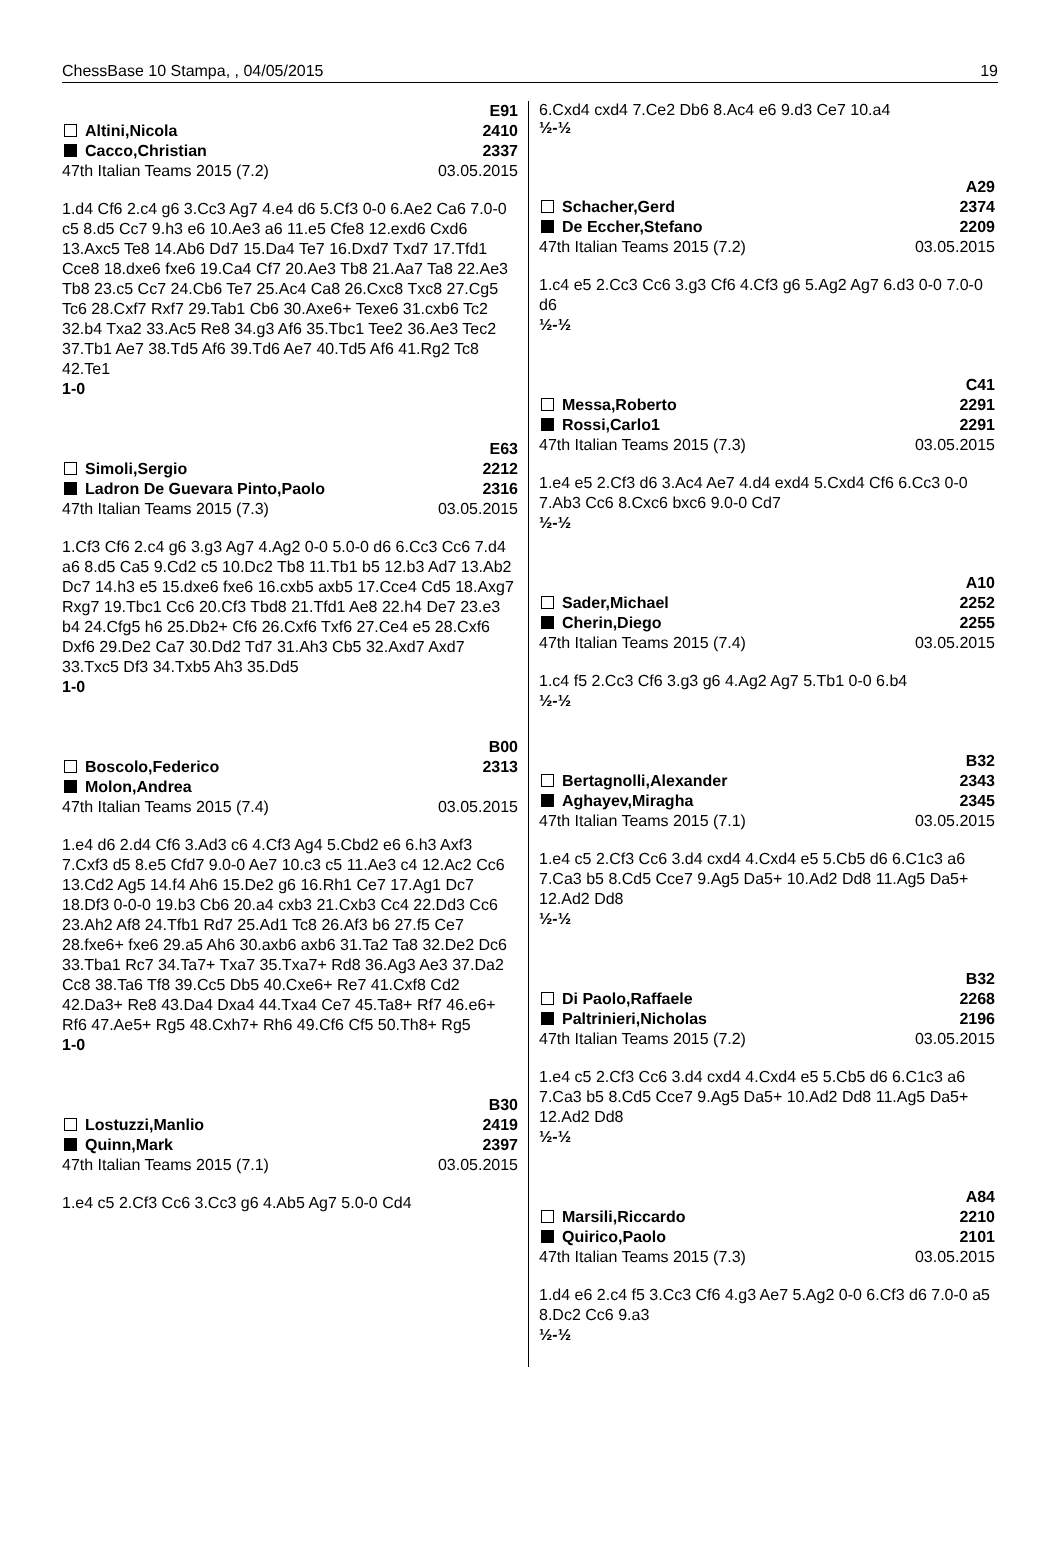ChessBase 10 Stampa, , 04/05/2015 19
E91
Altini,Nicola 2410
Cacco,Christian 2337
47th Italian Teams 2015 (7.2) 03.05.2015
1.d4 Cf6 2.c4 g6 3.Cc3 Ag7 4.e4 d6 5.Cf3 0-0 6.Ae2 Ca6 7.0-0 c5 8.d5 Cc7 9.h3 e6 10.Ae3 a6 11.e5 Cfe8 12.exd6 Cxd6 13.Axc5 Te8 14.Ab6 Dd7 15.Da4 Te7 16.Dxd7 Txd7 17.Tfd1 Cce8 18.dxe6 fxe6 19.Ca4 Cf7 20.Ae3 Tb8 21.Aa7 Ta8 22.Ae3 Tb8 23.c5 Cc7 24.Cb6 Te7 25.Ac4 Ca8 26.Cxc8 Txc8 27.Cg5 Tc6 28.Cxf7 Rxf7 29.Tab1 Cb6 30.Axe6+ Texe6 31.cxb6 Tc2 32.b4 Txa2 33.Ac5 Re8 34.g3 Af6 35.Tbc1 Tee2 36.Ae3 Tec2 37.Tb1 Ae7 38.Td5 Af6 39.Td6 Ae7 40.Td5 Af6 41.Rg2 Tc8 42.Te1
1-0
E63
Simoli,Sergio 2212
Ladron De Guevara Pinto,Paolo 2316
47th Italian Teams 2015 (7.3) 03.05.2015
1.Cf3 Cf6 2.c4 g6 3.g3 Ag7 4.Ag2 0-0 5.0-0 d6 6.Cc3 Cc6 7.d4 a6 8.d5 Ca5 9.Cd2 c5 10.Dc2 Tb8 11.Tb1 b5 12.b3 Ad7 13.Ab2 Dc7 14.h3 e5 15.dxe6 fxe6 16.cxb5 axb5 17.Cce4 Cd5 18.Axg7 Rxg7 19.Tbc1 Cc6 20.Cf3 Tbd8 21.Tfd1 Ae8 22.h4 De7 23.e3 b4 24.Cfg5 h6 25.Db2+ Cf6 26.Cxf6 Txf6 27.Ce4 e5 28.Cxf6 Dxf6 29.De2 Ca7 30.Dd2 Td7 31.Ah3 Cb5 32.Axd7 Axd7 33.Txc5 Df3 34.Txb5 Ah3 35.Dd5
1-0
B00
Boscolo,Federico 2313
Molon,Andrea
47th Italian Teams 2015 (7.4) 03.05.2015
1.e4 d6 2.d4 Cf6 3.Ad3 c6 4.Cf3 Ag4 5.Cbd2 e6 6.h3 Axf3 7.Cxf3 d5 8.e5 Cfd7 9.0-0 Ae7 10.c3 c5 11.Ae3 c4 12.Ac2 Cc6 13.Cd2 Ag5 14.f4 Ah6 15.De2 g6 16.Rh1 Ce7 17.Ag1 Dc7 18.Df3 0-0-0 19.b3 Cb6 20.a4 cxb3 21.Cxb3 Cc4 22.Dd3 Cc6 23.Ah2 Af8 24.Tfb1 Rd7 25.Ad1 Tc8 26.Af3 b6 27.f5 Ce7 28.fxe6+ fxe6 29.a5 Ah6 30.axb6 axb6 31.Ta2 Ta8 32.De2 Dc6 33.Tba1 Rc7 34.Ta7+ Txa7 35.Txa7+ Rd8 36.Ag3 Ae3 37.Da2 Cc8 38.Ta6 Tf8 39.Cc5 Db5 40.Cxe6+ Re7 41.Cxf8 Cd2 42.Da3+ Re8 43.Da4 Dxa4 44.Txa4 Ce7 45.Ta8+ Rf7 46.e6+ Rf6 47.Ae5+ Rg5 48.Cxh7+ Rh6 49.Cf6 Cf5 50.Th8+ Rg5
1-0
B30
Lostuzzi,Manlio 2419
Quinn,Mark 2397
47th Italian Teams 2015 (7.1) 03.05.2015
1.e4 c5 2.Cf3 Cc6 3.Cc3 g6 4.Ab5 Ag7 5.0-0 Cd4
6.Cxd4 cxd4 7.Ce2 Db6 8.Ac4 e6 9.d3 Ce7 10.a4
½-½
A29
Schacher,Gerd 2374
De Eccher,Stefano 2209
47th Italian Teams 2015 (7.2) 03.05.2015
1.c4 e5 2.Cc3 Cc6 3.g3 Cf6 4.Cf3 g6 5.Ag2 Ag7 6.d3 0-0 7.0-0 d6
½-½
C41
Messa,Roberto 2291
Rossi,Carlo1 2291
47th Italian Teams 2015 (7.3) 03.05.2015
1.e4 e5 2.Cf3 d6 3.Ac4 Ae7 4.d4 exd4 5.Cxd4 Cf6 6.Cc3 0-0 7.Ab3 Cc6 8.Cxc6 bxc6 9.0-0 Cd7
½-½
A10
Sader,Michael 2252
Cherin,Diego 2255
47th Italian Teams 2015 (7.4) 03.05.2015
1.c4 f5 2.Cc3 Cf6 3.g3 g6 4.Ag2 Ag7 5.Tb1 0-0 6.b4
½-½
B32
Bertagnolli,Alexander 2343
Aghayev,Miragha 2345
47th Italian Teams 2015 (7.1) 03.05.2015
1.e4 c5 2.Cf3 Cc6 3.d4 cxd4 4.Cxd4 e5 5.Cb5 d6 6.C1c3 a6 7.Ca3 b5 8.Cd5 Cce7 9.Ag5 Da5+ 10.Ad2 Dd8 11.Ag5 Da5+ 12.Ad2 Dd8
½-½
B32
Di Paolo,Raffaele 2268
Paltrinieri,Nicholas 2196
47th Italian Teams 2015 (7.2) 03.05.2015
1.e4 c5 2.Cf3 Cc6 3.d4 cxd4 4.Cxd4 e5 5.Cb5 d6 6.C1c3 a6 7.Ca3 b5 8.Cd5 Cce7 9.Ag5 Da5+ 10.Ad2 Dd8 11.Ag5 Da5+ 12.Ad2 Dd8
½-½
A84
Marsili,Riccardo 2210
Quirico,Paolo 2101
47th Italian Teams 2015 (7.3) 03.05.2015
1.d4 e6 2.c4 f5 3.Cc3 Cf6 4.g3 Ae7 5.Ag2 0-0 6.Cf3 d6 7.0-0 a5 8.Dc2 Cc6 9.a3
½-½